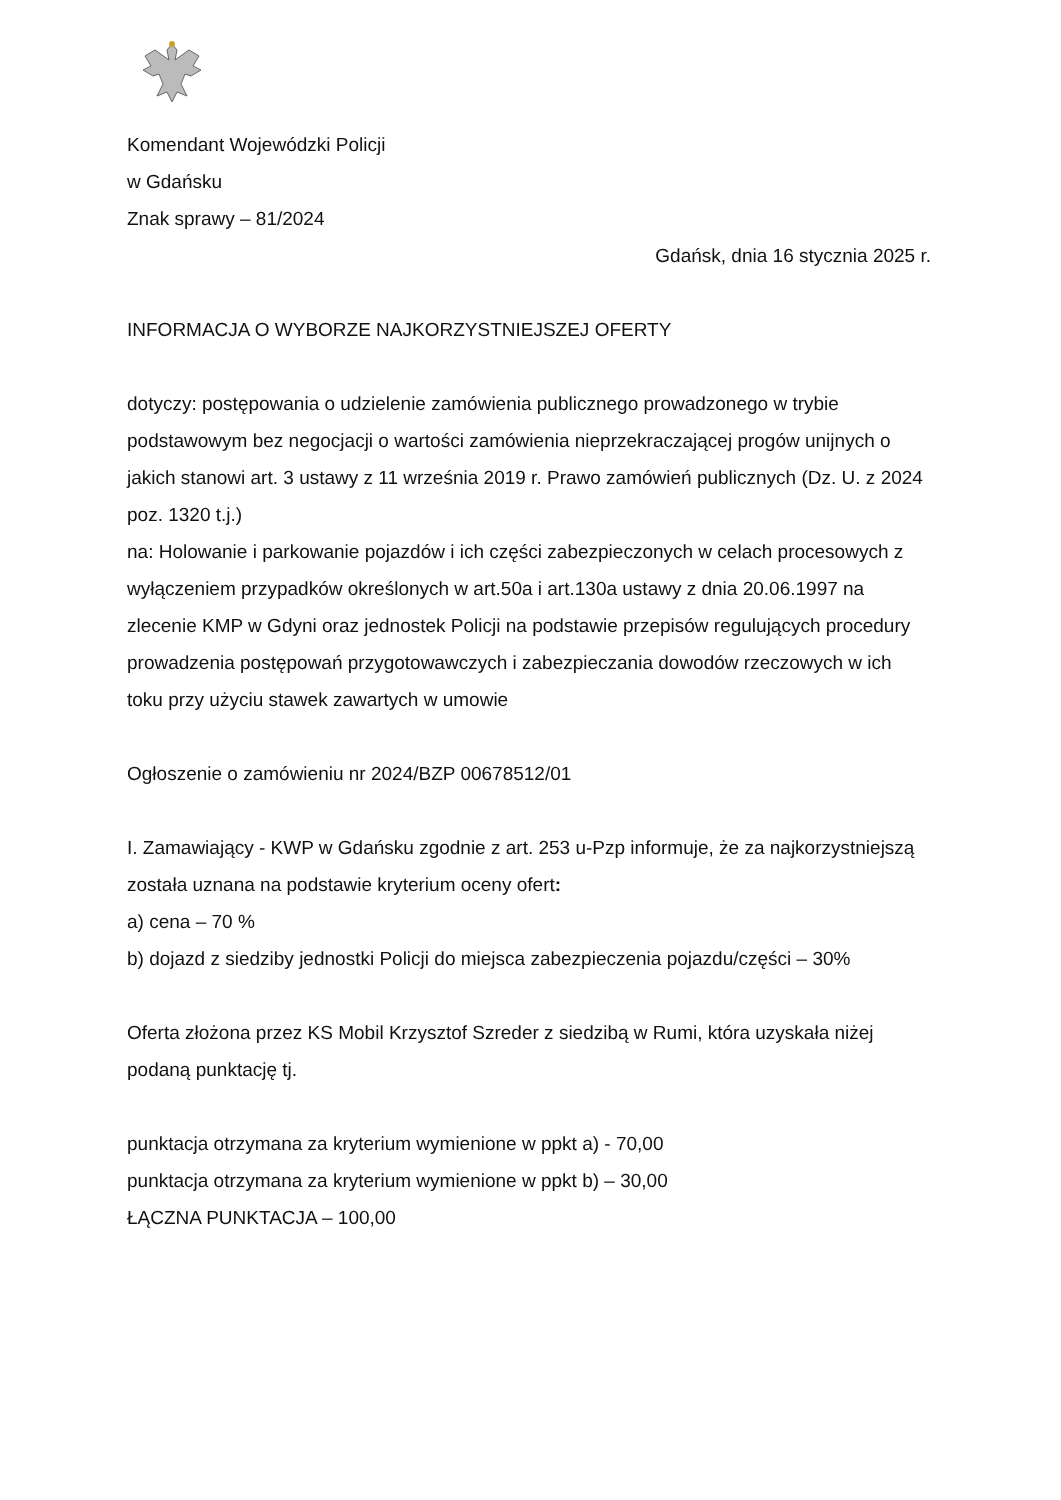Komendant Wojewódzki Policji
w Gdańsku
Znak sprawy – 81/2024
Gdańsk, dnia 16 stycznia 2025 r.
INFORMACJA O WYBORZE NAJKORZYSTNIEJSZEJ OFERTY
dotyczy: postępowania o udzielenie zamówienia publicznego prowadzonego w trybie podstawowym bez negocjacji o wartości zamówienia nieprzekraczającej progów unijnych o jakich stanowi art. 3 ustawy z 11 września 2019 r. Prawo zamówień publicznych (Dz. U. z 2024 poz. 1320 t.j.)
na: Holowanie i parkowanie pojazdów i ich części zabezpieczonych w celach procesowych z wyłączeniem przypadków określonych w art.50a i art.130a ustawy z dnia 20.06.1997 na zlecenie KMP w Gdyni oraz jednostek Policji na podstawie przepisów regulujących procedury prowadzenia postępowań przygotowawczych i zabezpieczania dowodów rzeczowych w ich toku przy użyciu stawek zawartych w umowie
Ogłoszenie o zamówieniu nr 2024/BZP 00678512/01
I. Zamawiający - KWP w Gdańsku zgodnie z art. 253 u-Pzp informuje, że za najkorzystniejszą została uznana na podstawie kryterium oceny ofert:
a) cena – 70 %
b) dojazd z siedziby jednostki Policji do miejsca zabezpieczenia pojazdu/części – 30%
Oferta złożona przez KS Mobil Krzysztof Szreder z siedzibą w Rumi, która uzyskała niżej podaną punktację tj.
punktacja otrzymana za kryterium wymienione w ppkt a) - 70,00
punktacja otrzymana za kryterium wymienione w ppkt b) – 30,00
ŁĄCZNA PUNKTACJA – 100,00